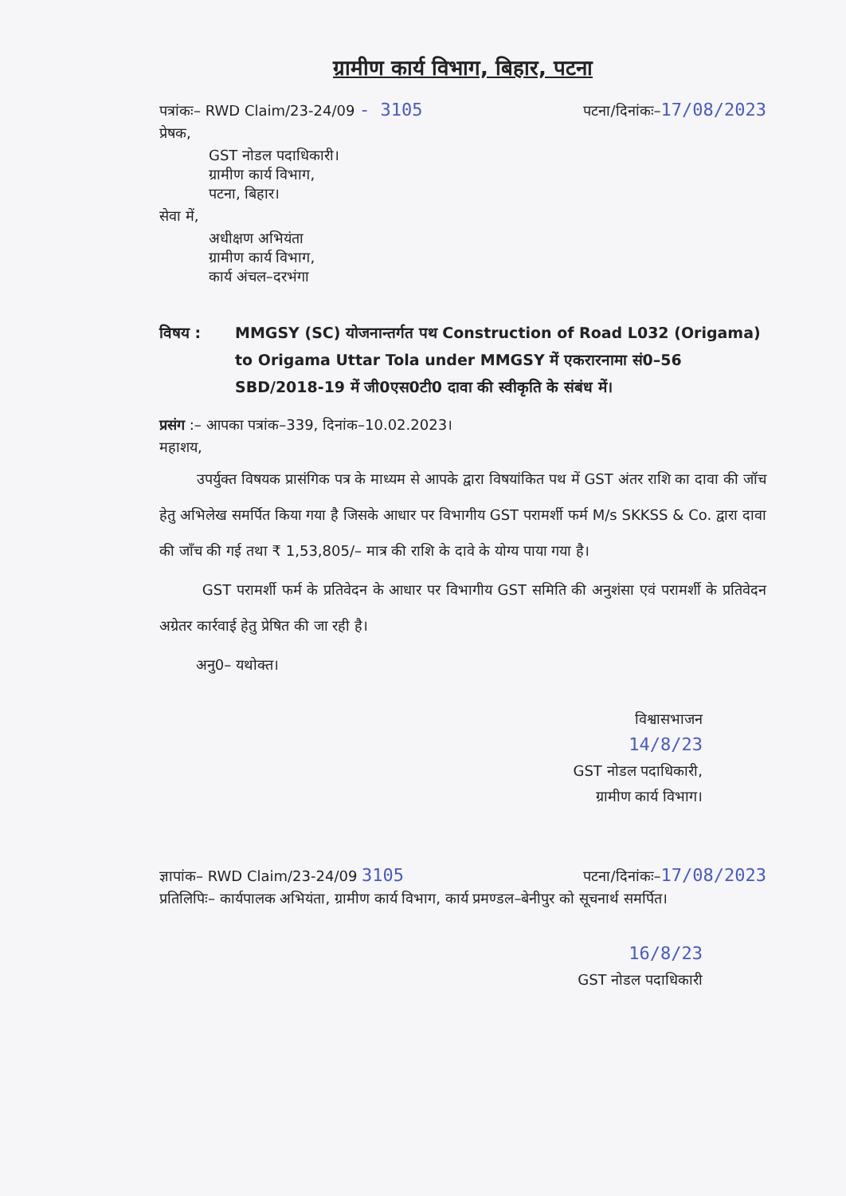ग्रामीण कार्य विभाग, बिहार, पटना
पत्रांकः– RWD Claim/23-24/09 - 3105 पटना/दिनांकः–17/08/2023
प्रेषक,
GST नोडल पदाधिकारी।
ग्रामीण कार्य विभाग,
पटना, बिहार।
सेवा में,
अधीक्षण अभियंता
ग्रामीण कार्य विभाग,
कार्य अंचल–दरभंगा
विषय : MMGSY (SC) योजनान्तर्गत पथ Construction of Road L032 (Origama) to Origama Uttar Tola under MMGSY में एकरारनामा सं0–56 SBD/2018-19 में जी0एस0टी0 दावा की स्वीकृति के संबंध में।
प्रसंग :– आपका पत्रांक–339, दिनांक–10.02.2023।
महाशय,
उपर्युक्त विषयक प्रासंगिक पत्र के माध्यम से आपके द्वारा विषयांकित पथ में GST अंतर राशि का दावा की जॉच हेतु अभिलेख समर्पित किया गया है जिसके आधार पर विभागीय GST परामर्शी फर्म M/s SKKSS & Co. द्वारा दावा की जाँच की गई तथा ₹ 1,53,805/– मात्र की राशि के दावे के योग्य पाया गया है।
GST परामर्शी फर्म के प्रतिवेदन के आधार पर विभागीय GST समिति की अनुशंसा एवं परामर्शी के प्रतिवेदन अग्रेतर कार्रवाई हेतु प्रेषित की जा रही है।
अनु0– यथोक्त।
विश्वासभाजन
14/8/23
GST नोडल पदाधिकारी,
ग्रामीण कार्य विभाग।
ज्ञापांक– RWD Claim/23-24/09 3105 पटना/दिनांकः–17/08/2023
प्रतिलिपिः– कार्यपालक अभियंता, ग्रामीण कार्य विभाग, कार्य प्रमण्डल–बेनीपुर को सूचनार्थ समर्पित।
16/8/23
GST नोडल पदाधिकारी